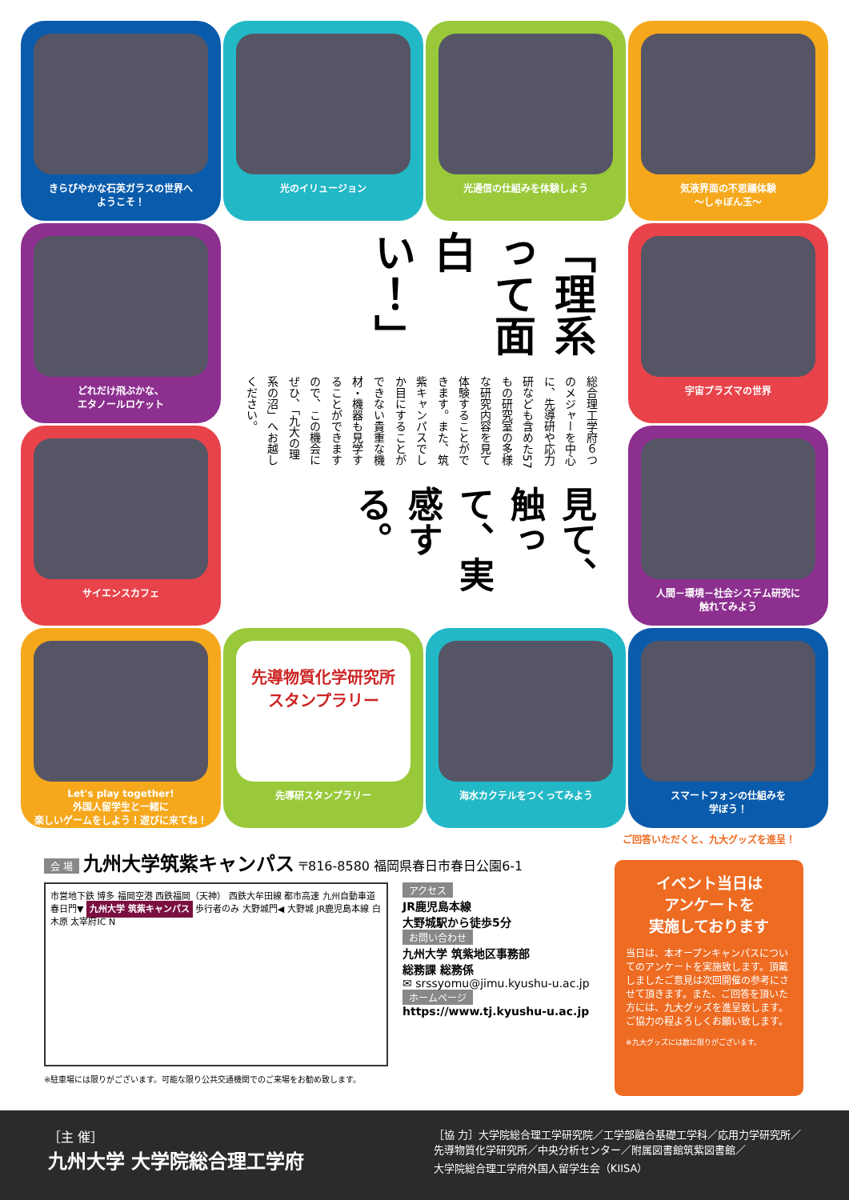きらびやかな石英ガラスの世界へ
ようこそ！
光のイリュージョン
光通信の仕組みを体験しよう
気液界面の不思議体験
～しゃぼん玉～
どれだけ飛ぶかな、
エタノールロケット
見て、触って、実感する。
総合理工学府６つのメジャーを中心に、先導研や応力研なども含めた57もの研究室の多様な研究内容を見て体験することができます。また、筑紫キャンパスでしか目にすることができない貴重な機材・機器も見学することができますので、この機会にぜひ、「九大の理系の沼」へお越しください。
「理系って面白い！」
宇宙プラズマの世界
サイエンスカフェ
人間－環境－社会システム研究に
触れてみよう
Let's play together!
外国人留学生と一緒に
楽しいゲームをしよう！遊びに来てね！
先導物質化学研究所
スタンプラリー
先導研スタンプラリー
海水カクテルをつくってみよう
スマートフォンの仕組みを
学ぼう！
会 場 九州大学筑紫キャンパス 〒816-8580 福岡県春日市春日公園6-1
市営地下鉄 博多 福岡空港 西鉄福岡（天神） 西鉄大牟田線 都市高速 九州自動車道 春日門▼ 九州大学 筑紫キャンパス 歩行者のみ 大野城門◀ 大野城 JR鹿児島本線 白木原 太宰府IC N
アクセス
JR鹿児島本線
大野城駅から徒歩5分
お問い合わせ
九州大学 筑紫地区事務部
総務課 総務係
✉ srssyomu@jimu.kyushu-u.ac.jp
ホームページ
https://www.tj.kyushu-u.ac.jp
※駐車場には限りがございます。可能な限り公共交通機関でのご来場をお勧め致します。
ご回答いただくと、九大グッズを進呈！
イベント当日は
アンケートを
実施しております
当日は、本オープンキャンパスについてのアンケートを実施致します。頂戴しましたご意見は次回開催の参考にさせて頂きます。また、ご回答を頂いた方には、九大グッズを進呈致します。ご協力の程よろしくお願い致します。
※九大グッズには数に限りがございます。
［主 催］
九州大学 大学院総合理工学府
［協 力］大学院総合理工学研究院／工学部融合基礎工学科／応用力学研究所／
先導物質化学研究所／中央分析センター／附属図書館筑紫図書館／
大学院総合理工学府外国人留学生会（KIISA）